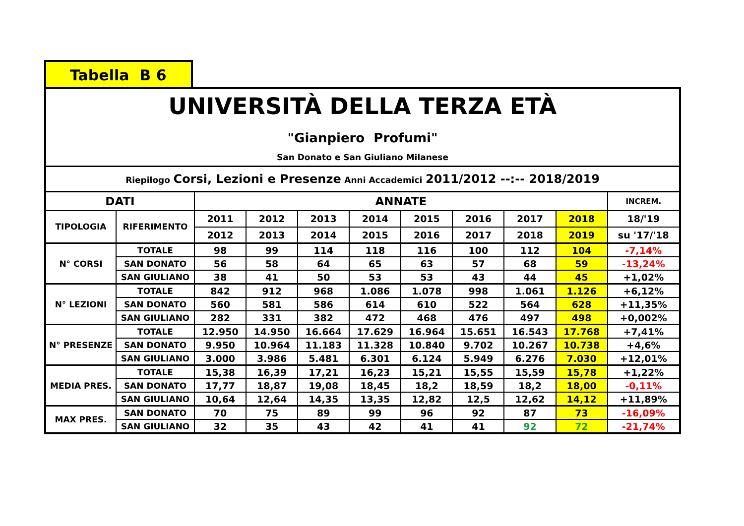Tabella B 6
| UNIVERSITÀ DELLA TERZA ETÀ "Gianpiero Profumi" San Donato e San Giuliano Milanese | | | | | | | | | | |
| Riepilogo Corsi, Lezioni e Presenze Anni Accademici 2011/2012 --:-- 2018/2019 | | | | | | | | | | |
| DATI | | ANNATE | | | | | | | | INCREM. |
| TIPOLOGIA | RIFERIMENTO | 2011 | 2012 | 2013 | 2014 | 2015 | 2016 | 2017 | 2018 | 18/'19 |
| | | 2012 | 2013 | 2014 | 2015 | 2016 | 2017 | 2018 | 2019 | su '17/'18 |
| N° CORSI | TOTALE | 98 | 99 | 114 | 118 | 116 | 100 | 112 | 104 | -7,14% |
| | SAN DONATO | 56 | 58 | 64 | 65 | 63 | 57 | 68 | 59 | -13,24% |
| | SAN GIULIANO | 38 | 41 | 50 | 53 | 53 | 43 | 44 | 45 | +1,02% |
| N° LEZIONI | TOTALE | 842 | 912 | 968 | 1.086 | 1.078 | 998 | 1.061 | 1.126 | +6,12% |
| | SAN DONATO | 560 | 581 | 586 | 614 | 610 | 522 | 564 | 628 | +11,35% |
| | SAN GIULIANO | 282 | 331 | 382 | 472 | 468 | 476 | 497 | 498 | +0,002% |
| N° PRESENZE | TOTALE | 12.950 | 14.950 | 16.664 | 17.629 | 16.964 | 15.651 | 16.543 | 17.768 | +7,41% |
| | SAN DONATO | 9.950 | 10.964 | 11.183 | 11.328 | 10.840 | 9.702 | 10.267 | 10.738 | +4,6% |
| | SAN GIULIANO | 3.000 | 3.986 | 5.481 | 6.301 | 6.124 | 5.949 | 6.276 | 7.030 | +12,01% |
| MEDIA PRES. | TOTALE | 15,38 | 16,39 | 17,21 | 16,23 | 15,21 | 15,55 | 15,59 | 15,78 | +1,22% |
| | SAN DONATO | 17,77 | 18,87 | 19,08 | 18,45 | 18,2 | 18,59 | 18,2 | 18,00 | -0,11% |
| | SAN GIULIANO | 10,64 | 12,64 | 14,35 | 13,35 | 12,82 | 12,5 | 12,62 | 14,12 | +11,89% |
| MAX PRES. | SAN DONATO | 70 | 75 | 89 | 99 | 96 | 92 | 87 | 73 | -16,09% |
| | SAN GIULIANO | 32 | 35 | 43 | 42 | 41 | 41 | 92 | 72 | -21,74% |